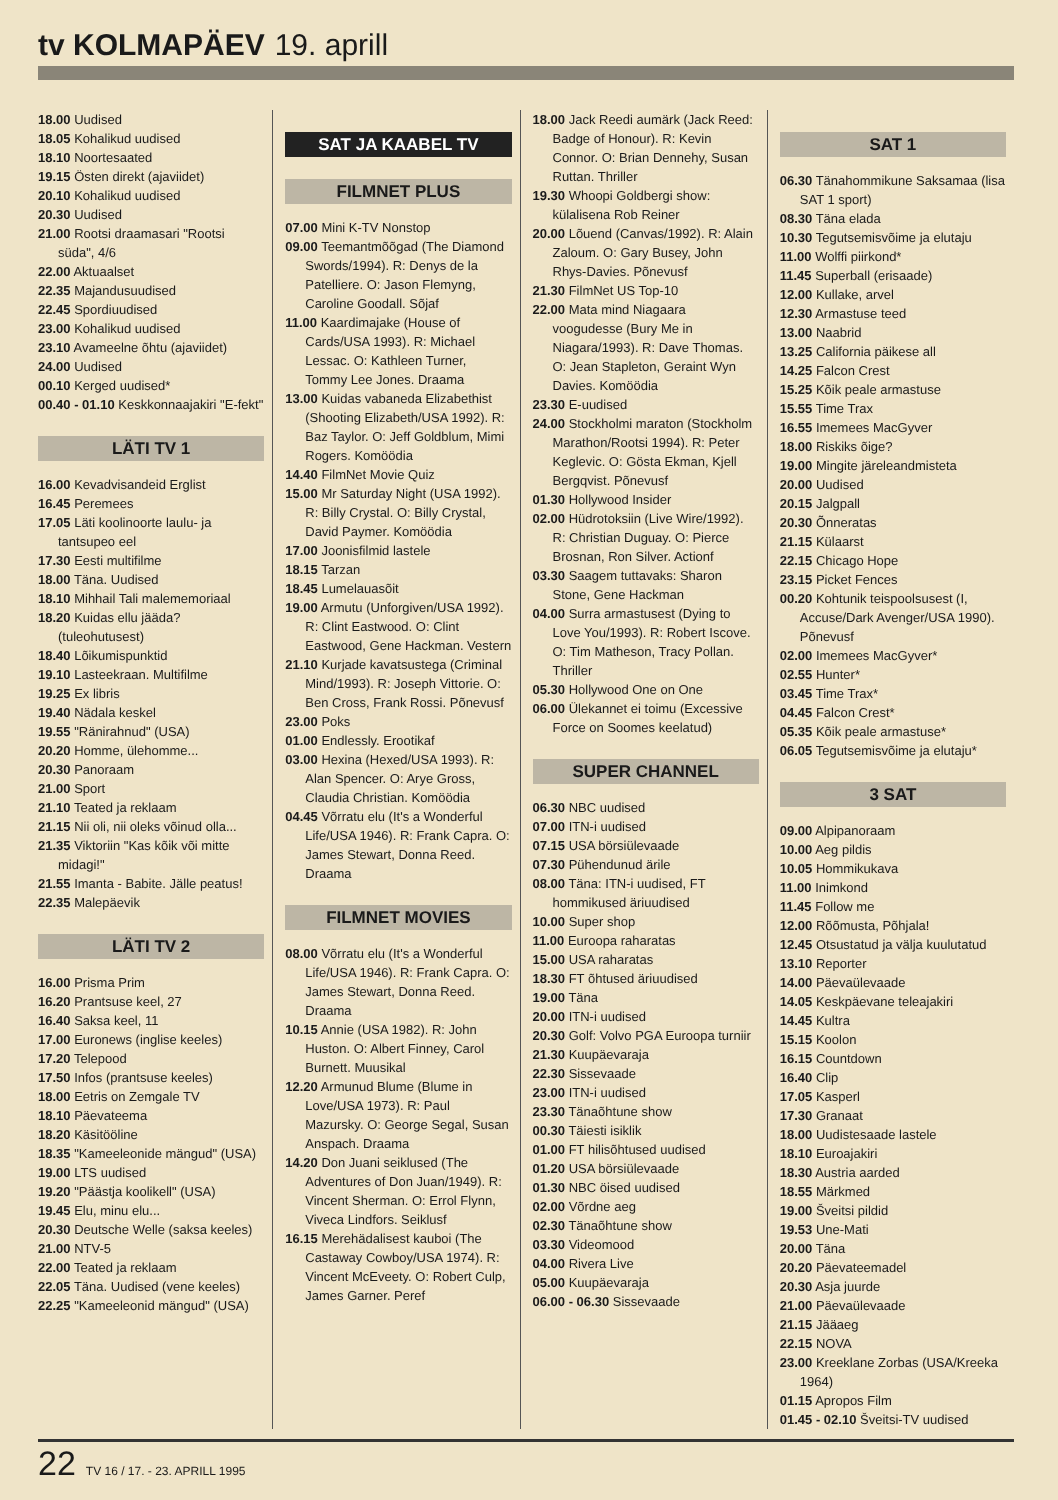tv KOLMAPÄEV 19. aprill
18.00 Uudised
18.05 Kohalikud uudised
18.10 Noortesaated
19.15 Östen direkt (ajaviidet)
20.10 Kohalikud uudised
20.30 Uudised
21.00 Rootsi draamasari "Rootsi süda", 4/6
22.00 Aktuaalset
22.35 Majandusuudised
22.45 Spordiuudised
23.00 Kohalikud uudised
23.10 Avameelne õhtu (ajaviidet)
24.00 Uudised
00.10 Kerged uudised*
00.40 - 01.10 Keskkonnaajakiri "E-fekt"
LÄTI TV 1
16.00 Kevadvisandeid Erglist
16.45 Peremees
17.05 Läti koolinoorte laulu- ja tantsupeo eel
17.30 Eesti multifilme
18.00 Täna. Uudised
18.10 Mihhail Tali malememoriaal
18.20 Kuidas ellu jääda? (tuleohutusest)
18.40 Lõikumispunktid
19.10 Lasteekraan. Multifilme
19.25 Ex libris
19.40 Nädala keskel
19.55 "Ränirahnud" (USA)
20.20 Homme, ülehomme...
20.30 Panoraam
21.00 Sport
21.10 Teated ja reklaam
21.15 Nii oli, nii oleks võinud olla...
21.35 Viktoriin "Kas kõik või mitte midagi!"
21.55 Imanta - Babite. Jälle peatus!
22.35 Malepäevik
LÄTI TV 2
16.00 Prisma Prim
16.20 Prantsuse keel, 27
16.40 Saksa keel, 11
17.00 Euronews (inglise keeles)
17.20 Telepood
17.50 Infos (prantsuse keeles)
18.00 Eetris on Zemgale TV
18.10 Päevateema
18.20 Käsitööline
18.35 "Kameeleonide mängud" (USA)
19.00 LTS uudised
19.20 "Päästja koolikell" (USA)
19.45 Elu, minu elu...
20.30 Deutsche Welle (saksa keeles)
21.00 NTV-5
22.00 Teated ja reklaam
22.05 Täna. Uudised (vene keeles)
22.25 "Kameeleonid mängud" (USA)
SAT JA KAABEL TV
FILMNET PLUS
07.00 Mini K-TV Nonstop
09.00 Teemantmõõgad (The Diamond Swords/1994). R: Denys de la Patelliere. O: Jason Flemyng, Caroline Goodall. Sõjaf
11.00 Kaardimajake (House of Cards/USA 1993). R: Michael Lessac. O: Kathleen Turner, Tommy Lee Jones. Draama
13.00 Kuidas vabaneda Elizabethist (Shooting Elizabeth/USA 1992). R: Baz Taylor. O: Jeff Goldblum, Mimi Rogers. Komöödia
14.40 FilmNet Movie Quiz
15.00 Mr Saturday Night (USA 1992). R: Billy Crystal. O: Billy Crystal, David Paymer. Komöödia
17.00 Joonisfilmid lastele
18.15 Tarzan
18.45 Lumelauasõit
19.00 Armutu (Unforgiven/USA 1992). R: Clint Eastwood. O: Clint Eastwood, Gene Hackman. Vestern
21.10 Kurjade kavatsustega (Criminal Mind/1993). R: Joseph Vittorie. O: Ben Cross, Frank Rossi. Põnevusf
23.00 Poks
01.00 Endlessly. Erootikaf
03.00 Hexina (Hexed/USA 1993). R: Alan Spencer. O: Arye Gross, Claudia Christian. Komöödia
04.45 Võrratu elu (It's a Wonderful Life/USA 1946). R: Frank Capra. O: James Stewart, Donna Reed. Draama
FILMNET MOVIES
08.00 Võrratu elu (It's a Wonderful Life/USA 1946). R: Frank Capra. O: James Stewart, Donna Reed. Draama
10.15 Annie (USA 1982). R: John Huston. O: Albert Finney, Carol Burnett. Muusikal
12.20 Armunud Blume (Blume in Love/USA 1973). R: Paul Mazursky. O: George Segal, Susan Anspach. Draama
14.20 Don Juani seiklused (The Adventures of Don Juan/1949). R: Vincent Sherman. O: Errol Flynn, Viveca Lindfors. Seiklusf
16.15 Merehädalisest kauboi (The Castaway Cowboy/USA 1974). R: Vincent McEveety. O: Robert Culp, James Garner. Peref
18.00 Jack Reedi aumärk (Jack Reed: Badge of Honour). R: Kevin Connor. O: Brian Dennehy, Susan Ruttan. Thriller
19.30 Whoopi Goldbergi show: külalisena Rob Reiner
20.00 Lõuend (Canvas/1992). R: Alain Zaloum. O: Gary Busey, John Rhys-Davies. Põnevusf
21.30 FilmNet US Top-10
22.00 Mata mind Niagaara voogudesse (Bury Me in Niagara/1993). R: Dave Thomas. O: Jean Stapleton, Geraint Wyn Davies. Komöödia
23.30 E-uudised
24.00 Stockholmi maraton (Stockholm Marathon/Rootsi 1994). R: Peter Keglevic. O: Gösta Ekman, Kjell Bergqvist. Põnevusf
01.30 Hollywood Insider
02.00 Hüdrotoksiin (Live Wire/1992). R: Christian Duguay. O: Pierce Brosnan, Ron Silver. Actionf
03.30 Saagem tuttavaks: Sharon Stone, Gene Hackman
04.00 Surra armastusest (Dying to Love You/1993). R: Robert Iscove. O: Tim Matheson, Tracy Pollan. Thriller
05.30 Hollywood One on One
06.00 Ülekannet ei toimu (Excessive Force on Soomes keelatud)
SUPER CHANNEL
06.30 NBC uudised
07.00 ITN-i uudised
07.15 USA börsiülevaade
07.30 Pühendunud ärile
08.00 Täna: ITN-i uudised, FT hommikused äriuudised
10.00 Super shop
11.00 Euroopa raharatas
15.00 USA raharatas
18.30 FT õhtused äriuudised
19.00 Täna
20.00 ITN-i uudised
20.30 Golf: Volvo PGA Euroopa turniir
21.30 Kuupäevaraja
22.30 Sissevaade
23.00 ITN-i uudised
23.30 Tänaõhtune show
00.30 Täiesti isiklik
01.00 FT hilisõhtused uudised
01.20 USA börsiülevaade
01.30 NBC öised uudised
02.00 Võrdne aeg
02.30 Tänaõhtune show
03.30 Videomood
04.00 Rivera Live
05.00 Kuupäevaraja
06.00 - 06.30 Sissevaade
SAT 1
06.30 Tänahommikune Saksamaa (lisa SAT 1 sport)
08.30 Täna elada
10.30 Tegutsemisvõime ja elutaju
11.00 Wolffi piirkond*
11.45 Superball (erisaade)
12.00 Kullake, arvel
12.30 Armastuse teed
13.00 Naabrid
13.25 California päikese all
14.25 Falcon Crest
15.25 Kõik peale armastuse
15.55 Time Trax
16.55 Imemees MacGyver
18.00 Riskiks õige?
19.00 Mingite järeleandmisteta
20.00 Uudised
20.15 Jalgpall
20.30 Õnneratas
21.15 Külaarst
22.15 Chicago Hope
23.15 Picket Fences
00.20 Kohtunik teispoolsusest (I, Accuse/Dark Avenger/USA 1990). Põnevusf
02.00 Imemees MacGyver*
02.55 Hunter*
03.45 Time Trax*
04.45 Falcon Crest*
05.35 Kõik peale armastuse*
06.05 Tegutsemisvõime ja elutaju*
3 SAT
09.00 Alpipanoraam
10.00 Aeg pildis
10.05 Hommikukava
11.00 Inimkond
11.45 Follow me
12.00 Rõõmusta, Põhjala!
12.45 Otsustatud ja välja kuulutatud
13.10 Reporter
14.00 Päevaülevaade
14.05 Keskpäevane teleajakiri
14.45 Kultra
15.15 Koolon
16.15 Countdown
16.40 Clip
17.05 Kasperl
17.30 Granaat
18.00 Uudistesaade lastele
18.10 Euroajakiri
18.30 Austria aarded
18.55 Märkmed
19.00 Šveitsi pildid
19.53 Une-Mati
20.00 Täna
20.20 Päevateemadel
20.30 Asja juurde
21.00 Päevaülevaade
21.15 Jääaeg
22.15 NOVA
23.00 Kreeklane Zorbas (USA/Kreeka 1964)
01.15 Apropos Film
01.45 - 02.10 Šveitsi-TV uudised
22 TV 16 / 17. - 23. APRILL 1995